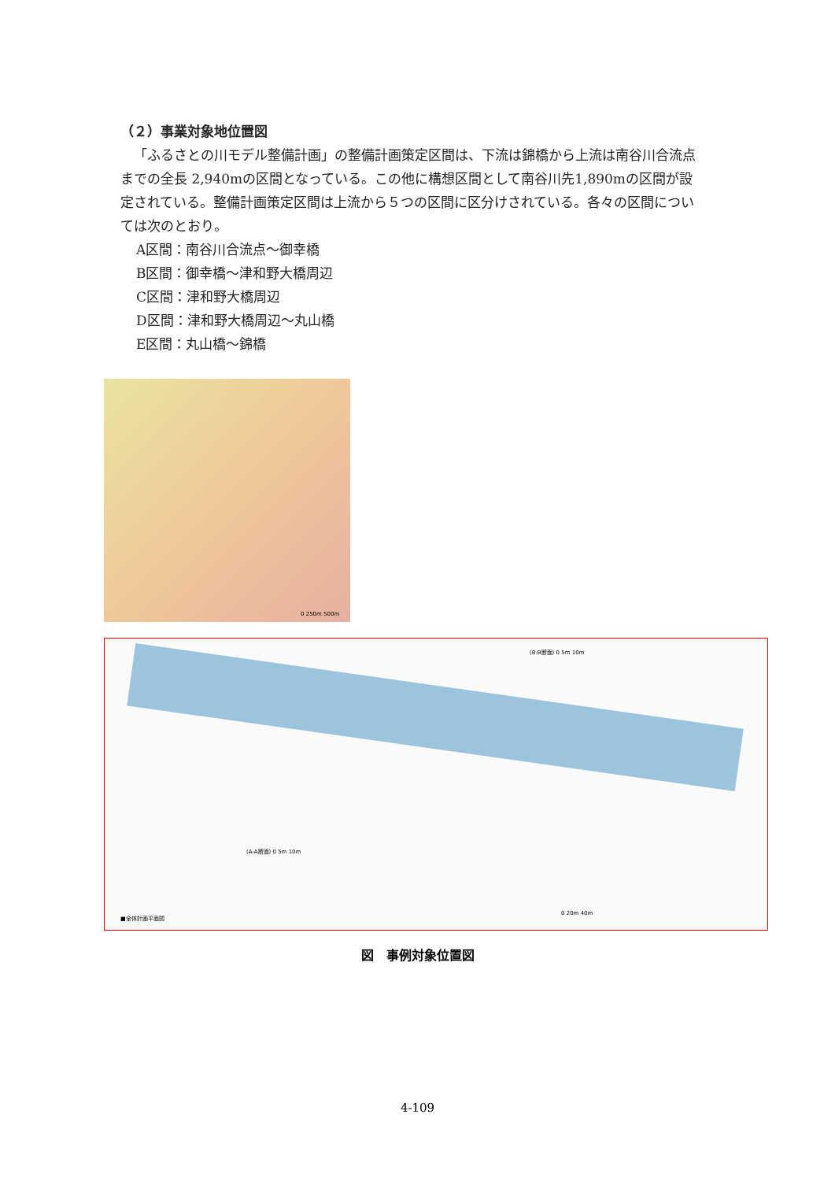（２）事業対象地位置図
「ふるさとの川モデル整備計画」の整備計画策定区間は、下流は錦橋から上流は南谷川合流点までの全長 2,940mの区間となっている。この他に構想区間として南谷川先1,890mの区間が設定されている。整備計画策定区間は上流から５つの区間に区分けされている。各々の区間については次のとおり。
A区間：南谷川合流点～御幸橋
B区間：御幸橋～津和野大橋周辺
C区間：津和野大橋周辺
D区間：津和野大橋周辺～丸山橋
E区間：丸山橋～錦橋
0 250m 500m
(B-B断面) 0 5m 10m
(A-A断面) 0 5m 10m
■全体計画平面図
0 20m 40m
図　事例対象位置図
4-109